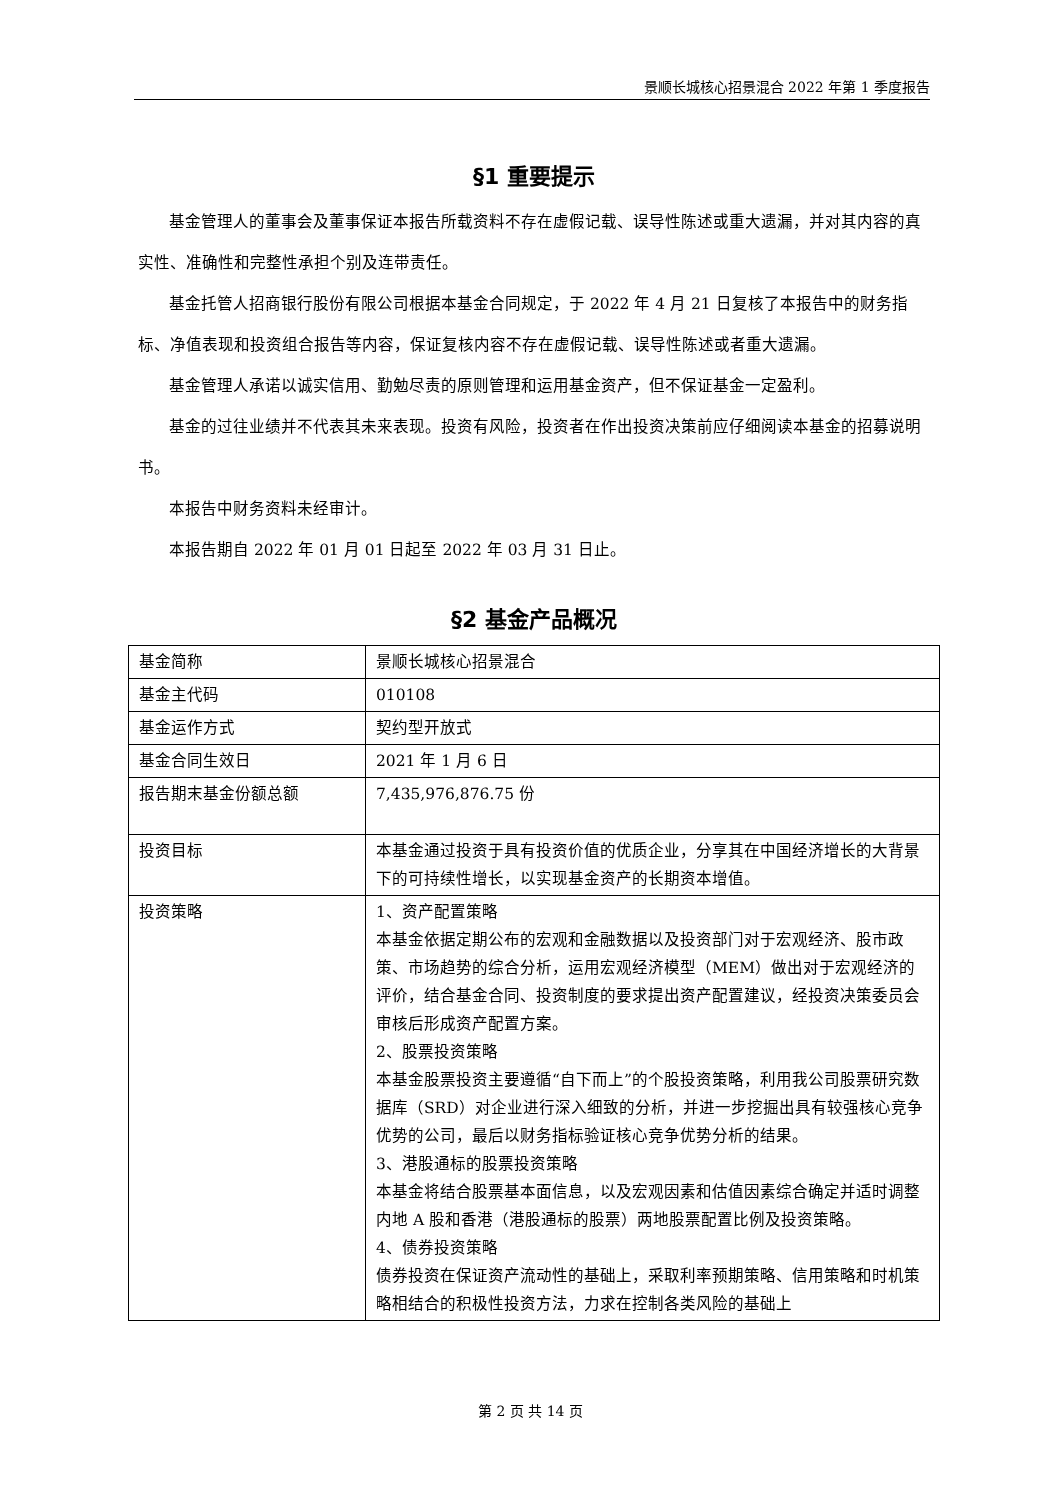景顺长城核心招景混合 2022 年第 1 季度报告
§1 重要提示
基金管理人的董事会及董事保证本报告所载资料不存在虚假记载、误导性陈述或重大遗漏，并对其内容的真实性、准确性和完整性承担个别及连带责任。
基金托管人招商银行股份有限公司根据本基金合同规定，于 2022 年 4 月 21 日复核了本报告中的财务指标、净值表现和投资组合报告等内容，保证复核内容不存在虚假记载、误导性陈述或者重大遗漏。
基金管理人承诺以诚实信用、勤勉尽责的原则管理和运用基金资产，但不保证基金一定盈利。
基金的过往业绩并不代表其未来表现。投资有风险，投资者在作出投资决策前应仔细阅读本基金的招募说明书。
本报告中财务资料未经审计。
本报告期自 2022 年 01 月 01 日起至 2022 年 03 月 31 日止。
§2 基金产品概况
| 基金简称 | 景顺长城核心招景混合 |
| 基金主代码 | 010108 |
| 基金运作方式 | 契约型开放式 |
| 基金合同生效日 | 2021 年 1 月 6 日 |
| 报告期末基金份额总额 | 7,435,976,876.75 份 |
| 投资目标 | 本基金通过投资于具有投资价值的优质企业，分享其在中国经济增长的大背景下的可持续性增长，以实现基金资产的长期资本增值。 |
| 投资策略 | 1、资产配置策略 本基金依据定期公布的宏观和金融数据以及投资部门对于宏观经济、股市政策、市场趋势的综合分析，运用宏观经济模型（MEM）做出对于宏观经济的评价，结合基金合同、投资制度的要求提出资产配置建议，经投资决策委员会审核后形成资产配置方案。 2、股票投资策略 本基金股票投资主要遵循“自下而上”的个股投资策略，利用我公司股票研究数据库（SRD）对企业进行深入细致的分析，并进一步挖掘出具有较强核心竞争优势的公司，最后以财务指标验证核心竞争优势分析的结果。 3、港股通标的股票投资策略 本基金将结合股票基本面信息，以及宏观因素和估值因素综合确定并适时调整内地 A 股和香港（港股通标的股票）两地股票配置比例及投资策略。 4、债券投资策略 债券投资在保证资产流动性的基础上，采取利率预期策略、信用策略和时机策略相结合的积极性投资方法，力求在控制各类风险的基础上 |
第 2 页 共 14 页